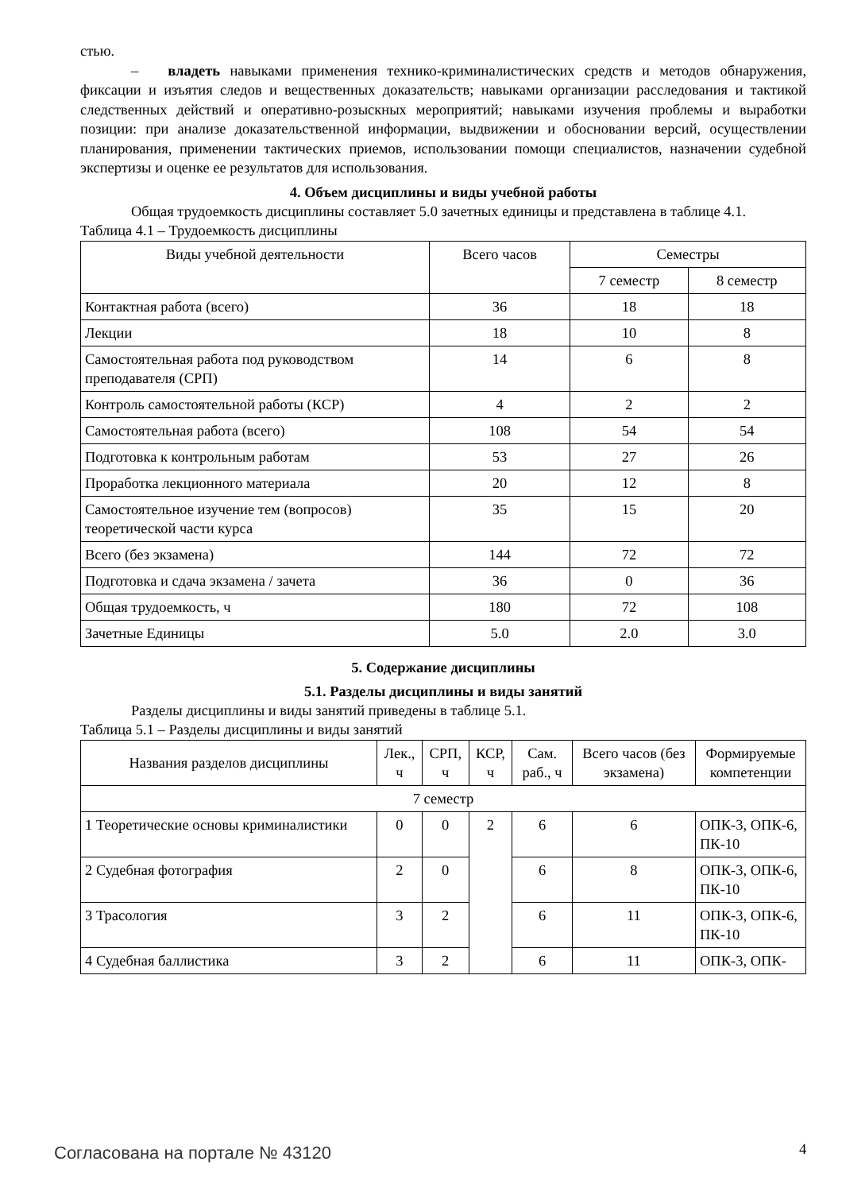стью.
– владеть навыками применения технико-криминалистических средств и методов обнаружения, фиксации и изъятия следов и вещественных доказательств; навыками организации расследования и тактикой следственных действий и оперативно-розыскных мероприятий; навыками изучения проблемы и выработки позиции: при анализе доказательственной информации, выдвижении и обосновании версий, осуществлении планирования, применении тактических приемов, использовании помощи специалистов, назначении судебной экспертизы и оценке ее результатов для использования.
4. Объем дисциплины и виды учебной работы
Общая трудоемкость дисциплины составляет 5.0 зачетных единицы и представлена в таблице 4.1.
Таблица 4.1 – Трудоемкость дисциплины
| Виды учебной деятельности | Всего часов | Семестры | |
| --- | --- | --- | --- |
| | | 7 семестр | 8 семестр |
| Контактная работа (всего) | 36 | 18 | 18 |
| Лекции | 18 | 10 | 8 |
| Самостоятельная работа под руководством преподавателя (СРП) | 14 | 6 | 8 |
| Контроль самостоятельной работы (КСР) | 4 | 2 | 2 |
| Самостоятельная работа (всего) | 108 | 54 | 54 |
| Подготовка к контрольным работам | 53 | 27 | 26 |
| Проработка лекционного материала | 20 | 12 | 8 |
| Самостоятельное изучение тем (вопросов) теоретической части курса | 35 | 15 | 20 |
| Всего (без экзамена) | 144 | 72 | 72 |
| Подготовка и сдача экзамена / зачета | 36 | 0 | 36 |
| Общая трудоемкость, ч | 180 | 72 | 108 |
| Зачетные Единицы | 5.0 | 2.0 | 3.0 |
5. Содержание дисциплины
5.1. Разделы дисциплины и виды занятий
Разделы дисциплины и виды занятий приведены в таблице 5.1.
Таблица 5.1 – Разделы дисциплины и виды занятий
| Названия разделов дисциплины | Лек., ч | СРП, ч | КСР, ч | Сам. раб., ч | Всего часов (без экзамена) | Формируемые компетенции |
| --- | --- | --- | --- | --- | --- | --- |
| 7 семестр | | | | | | |
| 1 Теоретические основы криминалистики | 0 | 0 | 2 | 6 | 6 | ОПК-3, ОПК-6, ПК-10 |
| 2 Судебная фотография | 2 | 0 | | 6 | 8 | ОПК-3, ОПК-6, ПК-10 |
| 3 Трасология | 3 | 2 | | 6 | 11 | ОПК-3, ОПК-6, ПК-10 |
| 4 Судебная баллистика | 3 | 2 | | 6 | 11 | ОПК-3, ОПК- |
Согласована на портале № 43120 4